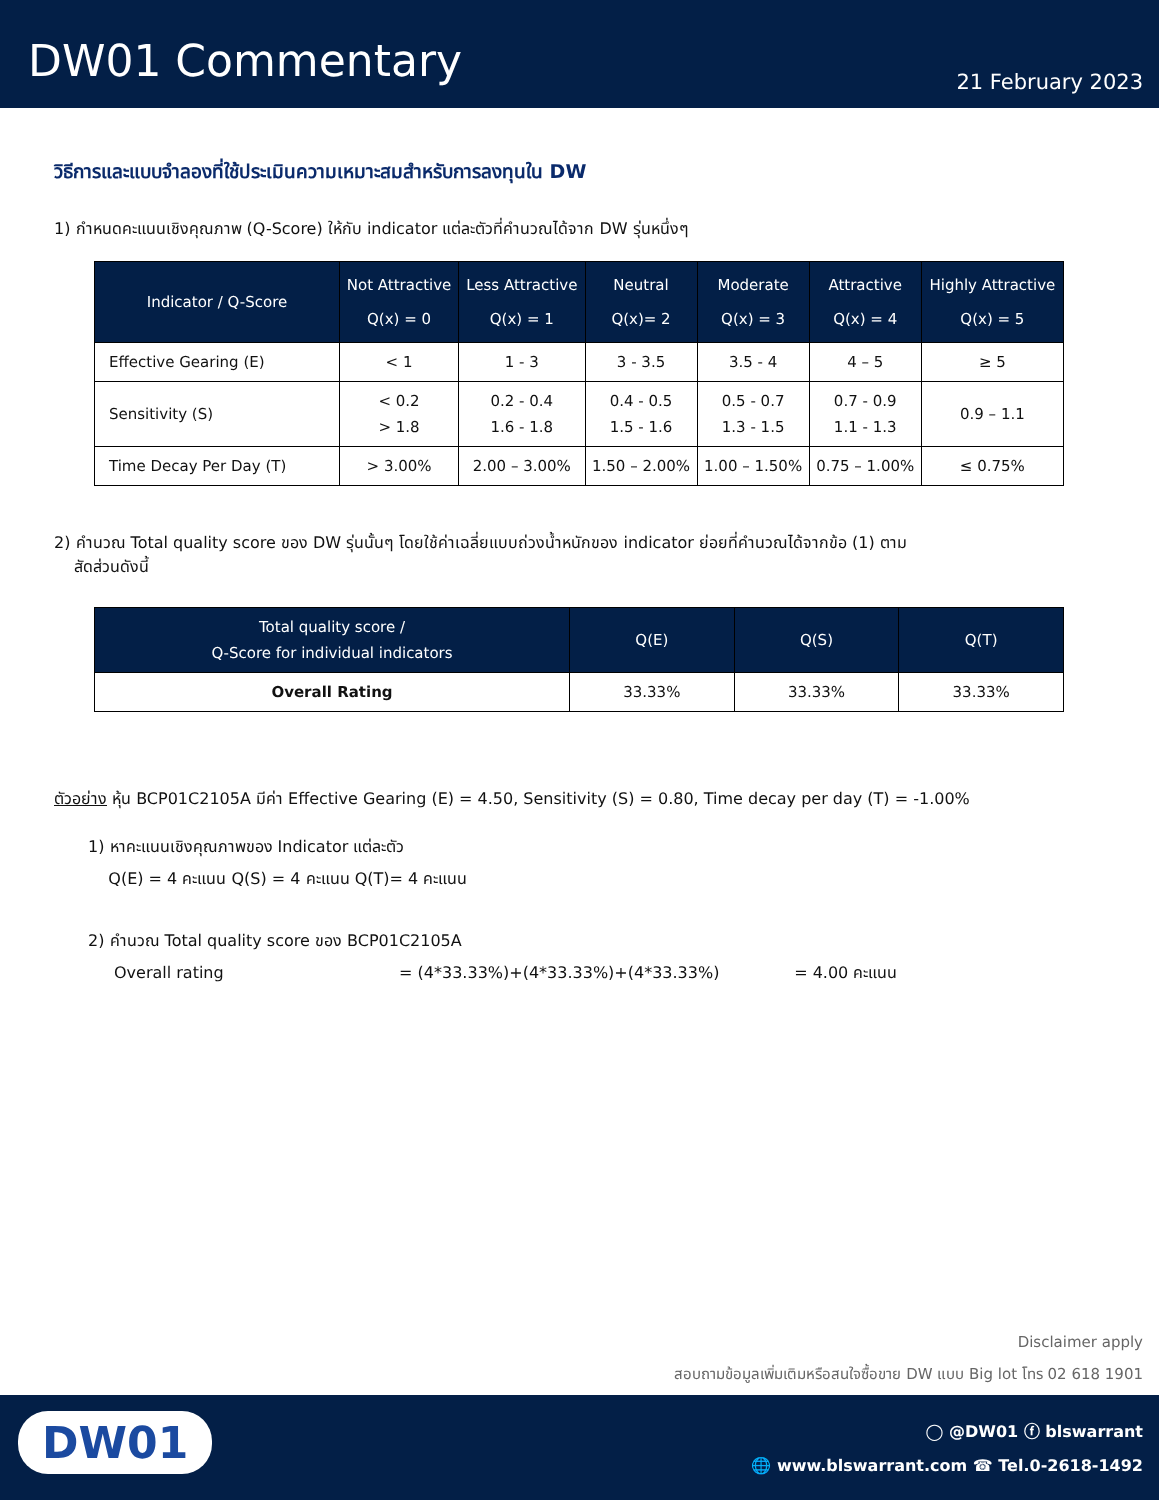DW01 Commentary
21 February 2023
วิธีการและแบบจำลองที่ใช้ประเมินความเหมาะสมสำหรับการลงทุนใน DW
1) กำหนดคะแนนเชิงคุณภาพ (Q-Score) ให้กับ indicator แต่ละตัวที่คำนวณได้จาก DW รุ่นหนึ่งๆ
| Indicator / Q-Score | Not Attractive Q(x) = 0 | Less Attractive Q(x) = 1 | Neutral Q(x)= 2 | Moderate Q(x) = 3 | Attractive Q(x) = 4 | Highly Attractive Q(x) = 5 |
| --- | --- | --- | --- | --- | --- | --- |
| Effective Gearing (E) | < 1 | 1 - 3 | 3 - 3.5 | 3.5 - 4 | 4 – 5 | ≥ 5 |
| Sensitivity (S) | < 0.2 > 1.8 | 0.2 - 0.4 1.6 - 1.8 | 0.4 - 0.5 1.5 - 1.6 | 0.5 - 0.7 1.3 - 1.5 | 0.7 - 0.9 1.1 - 1.3 | 0.9 – 1.1 |
| Time Decay Per Day (T) | > 3.00% | 2.00 – 3.00% | 1.50 – 2.00% | 1.00 – 1.50% | 0.75 – 1.00% | ≤ 0.75% |
2) คำนวณ Total quality score ของ DW รุ่นนั้นๆ โดยใช้ค่าเฉลี่ยแบบถ่วงน้ำหนักของ indicator ย่อยที่คำนวณได้จากข้อ (1) ตาม
สัดส่วนดังนี้
| Total quality score / Q-Score for individual indicators | Q(E) | Q(S) | Q(T) |
| --- | --- | --- | --- |
| Overall Rating | 33.33% | 33.33% | 33.33% |
ตัวอย่าง หุ้น BCP01C2105A มีค่า Effective Gearing (E) = 4.50, Sensitivity (S) = 0.80, Time decay per day (T) = -1.00%
1) หาคะแนนเชิงคุณภาพของ Indicator แต่ละตัว
Q(E) = 4 คะแนน Q(S) = 4 คะแนน Q(T)= 4 คะแนน
2) คำนวณ Total quality score ของ BCP01C2105A
Overall rating = (4*33.33%)+(4*33.33%)+(4*33.33%) = 4.00 คะแนน
Disclaimer apply
สอบถามข้อมูลเพิ่มเติมหรือสนใจซื้อขาย DW แบบ Big lot โทร 02 618 1901
DW01
◯ @DW01 ⓕ blswarrant
🌐 www.blswarrant.com ☎ Tel.0-2618-1492